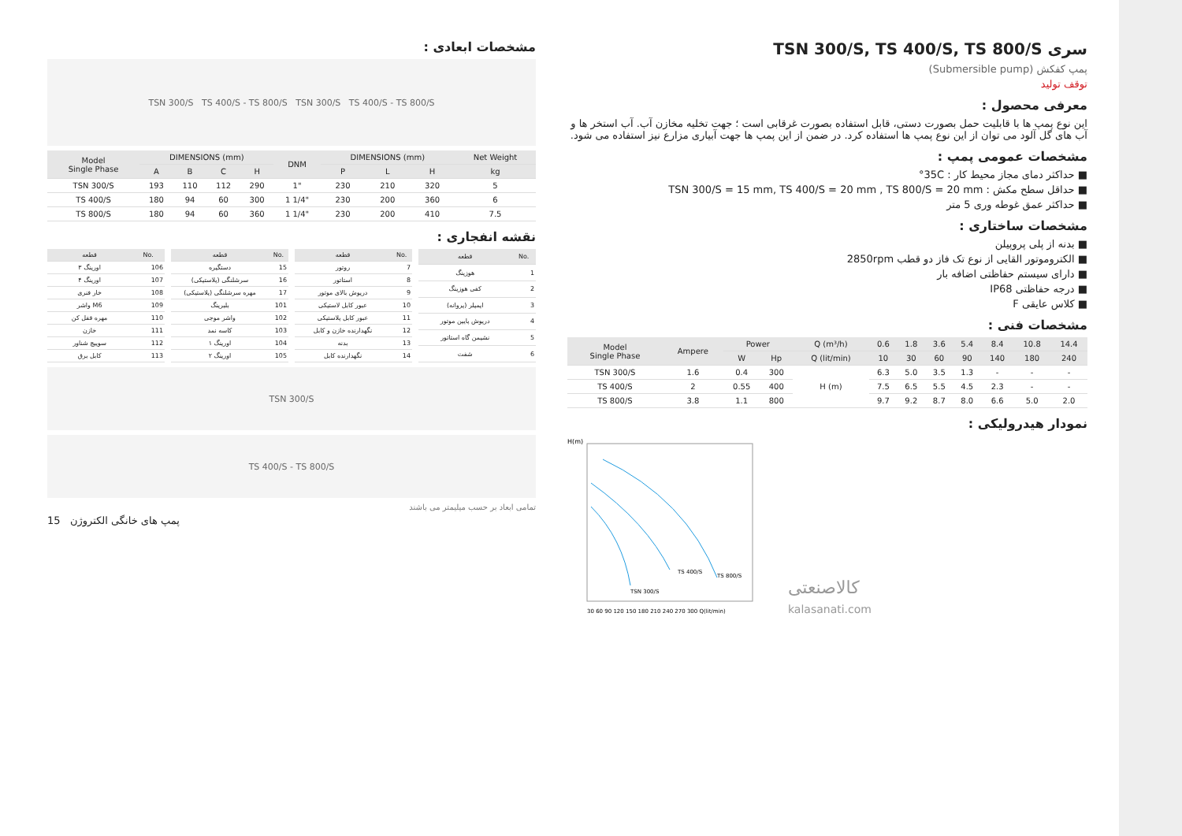مشخصات ابعادی :
TSN 300/S TS 400/S - TS 800/S TSN 300/S TS 400/S - TS 800/S
| Model Single Phase | DIMENSIONS (mm) | | | | DNM | DIMENSIONS (mm) | | | Net Weight |
| --- | --- | --- | --- | --- | --- | --- | --- | --- | --- |
| | A | B | C | H | | P | L | H | kg |
| TSN 300/S | 193 | 110 | 112 | 290 | 1" | 230 | 210 | 320 | 5 |
| TS 400/S | 180 | 94 | 60 | 300 | 1 1/4" | 230 | 200 | 360 | 6 |
| TS 800/S | 180 | 94 | 60 | 360 | 1 1/4" | 230 | 200 | 410 | 7.5 |
نقشه انفجاری :
| قطعه | No. |
| --- | --- |
| اورینگ ۳ | 106 |
| اورینگ ۴ | 107 |
| خار فنری | 108 |
| واشر M6 | 109 |
| مهره قفل کن | 110 |
| خازن | 111 |
| سوییچ شناور | 112 |
| کابل برق | 113 |
| قطعه | No. |
| --- | --- |
| دستگیره | 15 |
| سرشلنگی (پلاستیکی) | 16 |
| مهره سرشلنگی (پلاستیکی) | 17 |
| بلبرینگ | 101 |
| واشر موجی | 102 |
| کاسه نمد | 103 |
| اورینگ ۱ | 104 |
| اورینگ ۲ | 105 |
| قطعه | No. |
| --- | --- |
| روتور | 7 |
| استاتور | 8 |
| درپوش بالای موتور | 9 |
| عبور کابل لاستیکی | 10 |
| عبور کابل پلاستیکی | 11 |
| نگهدارنده خازن و کابل | 12 |
| بدنه | 13 |
| نگهدارنده کابل | 14 |
| قطعه | No. |
| --- | --- |
| هوزینگ | 1 |
| کفی هوزینگ | 2 |
| ایمپلر (پروانه) | 3 |
| درپوش پایین موتور | 4 |
| نشیمن گاه استاتور | 5 |
| شفت | 6 |
TSN 300/S
TS 400/S - TS 800/S
تمامی ابعاد بر حسب میلیمتر می باشند
15 پمپ های خانگی الکتروژن
سری TSN 300/S, TS 400/S, TS 800/S
پمپ کفکش (Submersible pump)
توقف تولید
معرفی محصول :
این نوع پمپ ها با قابلیت حمل بصورت دستی، قابل استفاده بصورت غرقابی است ؛ جهت تخلیه مخازن آب. آب استخر ها و آب های گل آلود می توان از این نوع پمپ ها استفاده کرد. در ضمن از این پمپ ها جهت آبیاری مزارع نیز استفاده می شود.
مشخصات عمومی پمپ :
■ حداکثر دمای مجاز محیط کار : 35C°
■ حداقل سطح مکش : TSN 300/S = 15 mm, TS 400/S = 20 mm , TS 800/S = 20 mm
■ حداکثر عمق غوطه وری 5 متر
مشخصات ساختاری :
■ بدنه از پلی پروپیلن
■ الکتروموتور القایی از نوع تک فاز دو قطب 2850rpm
■ دارای سیستم حفاظتی اضافه بار
■ درجه حفاظتی IP68
■ کلاس عایقی F
مشخصات فنی :
| Model Single Phase | Ampere | Power | | Q (m³/h) | 0.6 | 1.8 | 3.6 | 5.4 | 8.4 | 10.8 | 14.4 |
| --- | --- | --- | --- | --- | --- | --- | --- | --- | --- | --- | --- |
| | | W | Hp | Q (lit/min) | 10 | 30 | 60 | 90 | 140 | 180 | 240 |
| TSN 300/S | 1.6 | 0.4 | 300 | H (m) | 6.3 | 5.0 | 3.5 | 1.3 | - | - | - |
| TS 400/S | 2 | 0.55 | 400 | | 7.5 | 6.5 | 5.5 | 4.5 | 2.3 | - | - |
| TS 800/S | 3.8 | 1.1 | 800 | | 9.7 | 9.2 | 8.7 | 8.0 | 6.6 | 5.0 | 2.0 |
نمودار هیدرولیکی :
H(m)
TS 400/S
TS 800/S
TSN 300/S
30 60 90 120 150 180 210 240 270 300 Q(lit/min)
کالاصنعتی
kalasanati.com